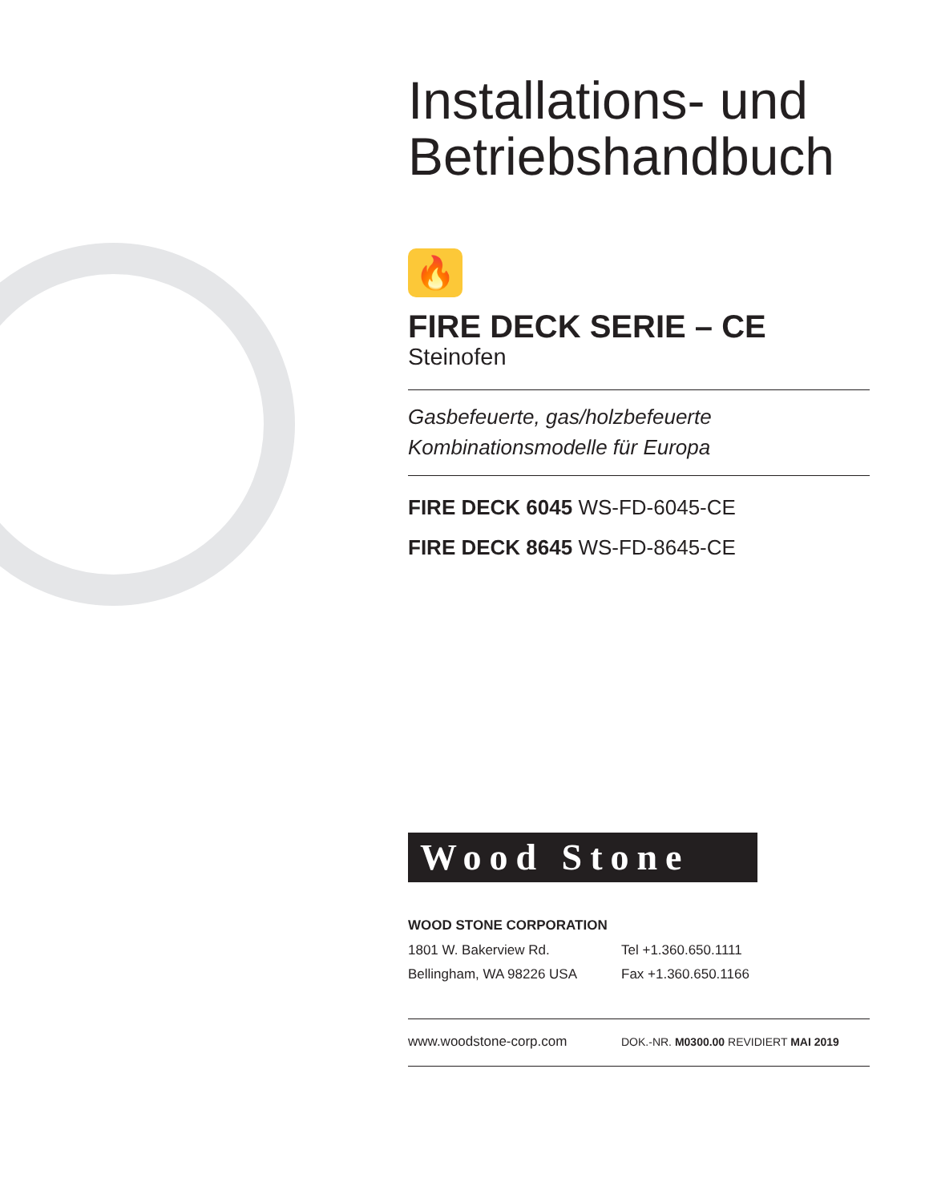Installations- und Betriebshandbuch
🔥
FIRE DECK SERIE – CE
Steinofen
Gasbefeuerte, gas/holzbefeuerte
Kombinationsmodelle für Europa
FIRE DECK 6045 WS-FD-6045-CE
FIRE DECK 8645 WS-FD-8645-CE
Wood Stone
WOOD STONE CORPORATION
1801 W. Bakerview Rd. Tel +1.360.650.1111
Bellingham, WA 98226 USA Fax +1.360.650.1166
www.woodstone-corp.com
DOK.-NR. M0300.00 REVIDIERT MAI 2019